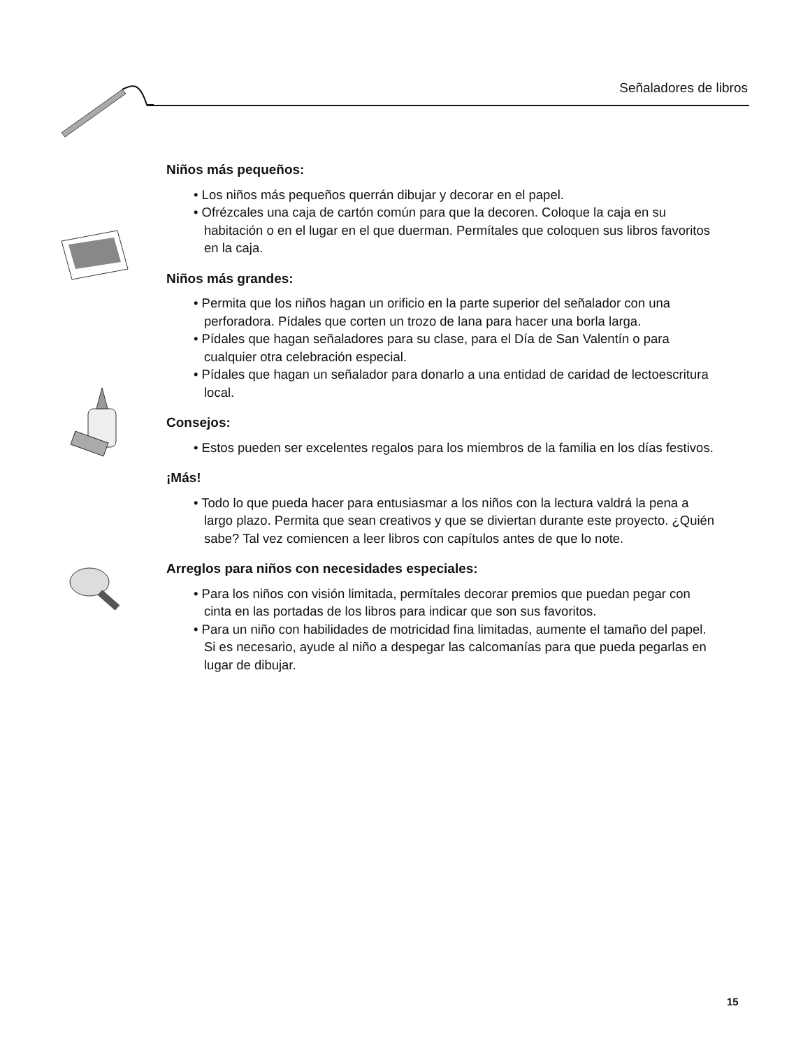Señaladores de libros
Niños más pequeños:
• Los niños más pequeños querrán dibujar y decorar en el papel.
• Ofrézcales una caja de cartón común para que la decoren. Coloque la caja en su habitación o en el lugar en el que duerman. Permítales que coloquen sus libros favoritos en la caja.
Niños más grandes:
• Permita que los niños hagan un orificio en la parte superior del señalador con una perforadora. Pídales que corten un trozo de lana para hacer una borla larga.
• Pídales que hagan señaladores para su clase, para el Día de San Valentín o para cualquier otra celebración especial.
• Pídales que hagan un señalador para donarlo a una entidad de caridad de lectoescritura local.
Consejos:
• Estos pueden ser excelentes regalos para los miembros de la familia en los días festivos.
¡Más!
• Todo lo que pueda hacer para entusiasmar a los niños con la lectura valdrá la pena a largo plazo. Permita que sean creativos y que se diviertan durante este proyecto. ¿Quién sabe? Tal vez comiencen a leer libros con capítulos antes de que lo note.
Arreglos para niños con necesidades especiales:
• Para los niños con visión limitada, permítales decorar premios que puedan pegar con cinta en las portadas de los libros para indicar que son sus favoritos.
• Para un niño con habilidades de motricidad fina limitadas, aumente el tamaño del papel. Si es necesario, ayude al niño a despegar las calcomanías para que pueda pegarlas en lugar de dibujar.
15